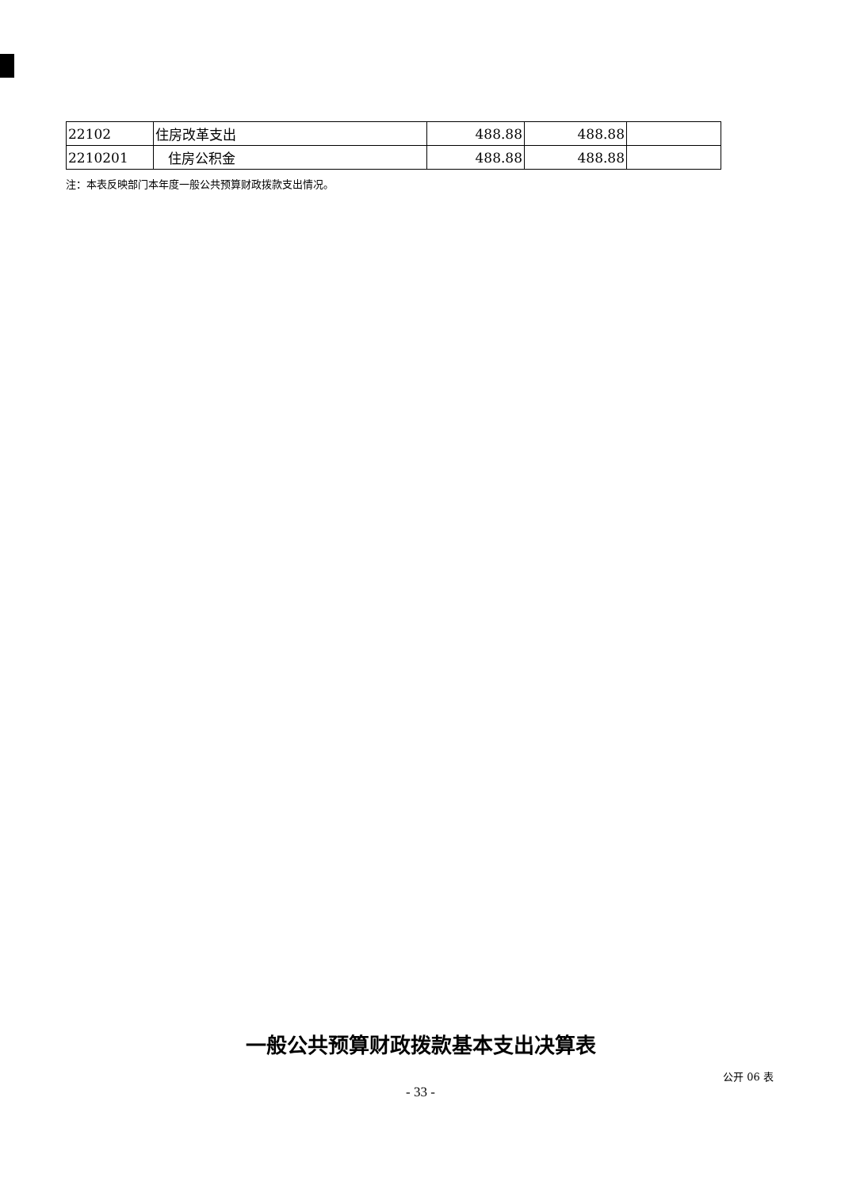| 22102 | 住房改革支出 | 488.88 | 488.88 | |
| 2210201 | 住房公积金 | 488.88 | 488.88 | |
注：本表反映部门本年度一般公共预算财政拨款支出情况。
一般公共预算财政拨款基本支出决算表
公开 06 表
- 33 -